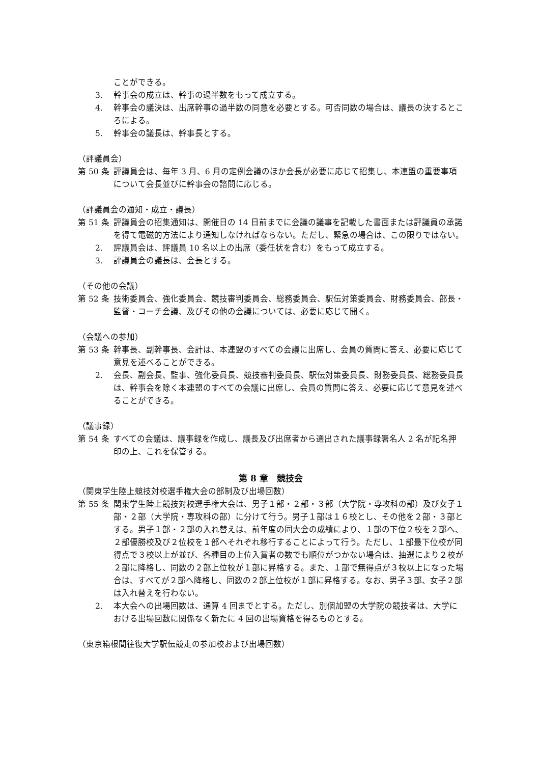ことができる。
3. 幹事会の成立は、幹事の過半数をもって成立する。
4. 幹事会の議決は、出席幹事の過半数の同意を必要とする。可否同数の場合は、議長の決するところによる。
5. 幹事会の議長は、幹事長とする。
（評議員会）
第 50 条 評議員会は、毎年 3 月、6 月の定例会議のほか会長が必要に応じて招集し、本連盟の重要事項について会長並びに幹事会の諮問に応じる。
（評議員会の通知・成立・議長）
第 51 条 評議員会の招集通知は、開催日の 14 日前までに会議の議事を記載した書面または評議員の承諾を得て電磁的方法により通知しなければならない。ただし、緊急の場合は、この限りではない。
2. 評議員会は、評議員 10 名以上の出席（委任状を含む）をもって成立する。
3. 評議員会の議長は、会長とする。
（その他の会議）
第 52 条 技術委員会、強化委員会、競技審判委員会、総務委員会、駅伝対策委員会、財務委員会、部長・監督・コーチ会議、及びその他の会議については、必要に応じて開く。
（会議への参加）
第 53 条 幹事長、副幹事長、会計は、本連盟のすべての会議に出席し、会員の質問に答え、必要に応じて意見を述べることができる。
2. 会長、副会長、監事、強化委員長、競技審判委員長、駅伝対策委員長、財務委員長、総務委員長は、幹事会を除く本連盟のすべての会議に出席し、会員の質問に答え、必要に応じて意見を述べることができる。
（議事録）
第 54 条 すべての会議は、議事録を作成し、議長及び出席者から選出された議事録署名人 2 名が記名押印の上、これを保管する。
第 8 章　競技会
（関東学生陸上競技対校選手権大会の部制及び出場回数）
第 55 条 関東学生陸上競技対校選手権大会は、男子１部・２部・３部（大学院・専攻科の部）及び女子１部・２部（大学院・専攻科の部）に分けて行う。男子１部は１６校とし、その他を２部・３部とする。男子１部・２部の入れ替えは、前年度の同大会の成績により、１部の下位２校を２部へ、２部優勝校及び２位校を１部へそれぞれ移行することによって行う。ただし、１部最下位校が同得点で３校以上が並び、各種目の上位入賞者の数でも順位がつかない場合は、抽選により２校が２部に降格し、同数の２部上位校が１部に昇格する。また、１部で無得点が３校以上になった場合は、すべてが２部へ降格し、同数の２部上位校が１部に昇格する。なお、男子３部、女子２部は入れ替えを行わない。
2. 本大会への出場回数は、通算 4 回までとする。ただし、別個加盟の大学院の競技者は、大学における出場回数に関係なく新たに 4 回の出場資格を得るものとする。
（東京箱根間往復大学駅伝競走の参加校および出場回数）